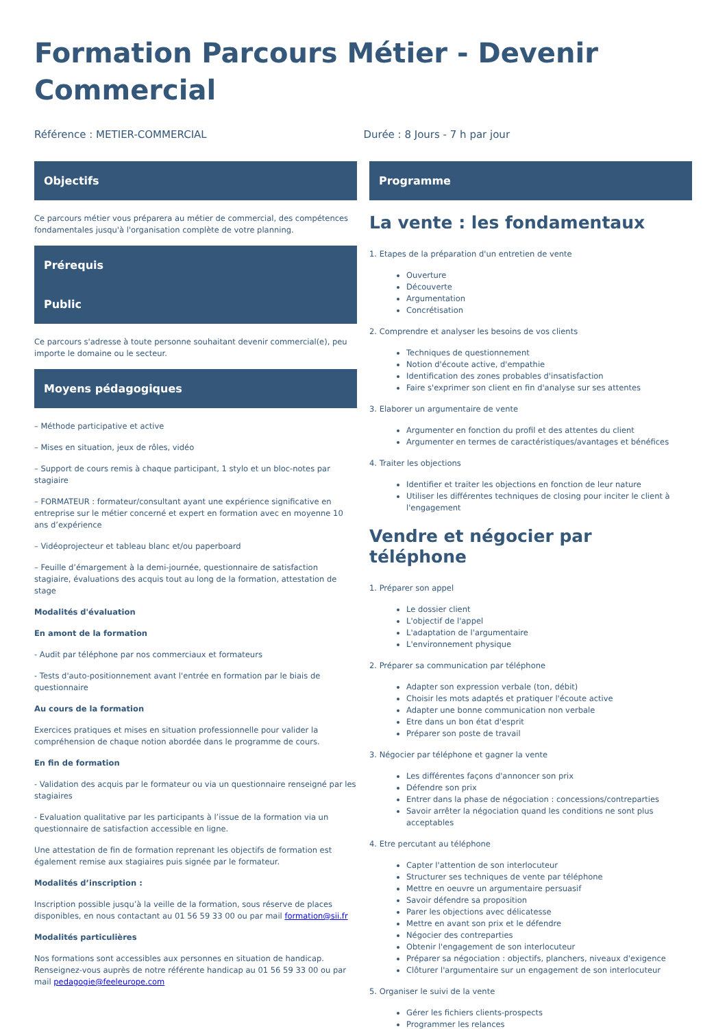Formation Parcours Métier - Devenir Commercial
Référence : METIER-COMMERCIAL Durée : 8 Jours - 7 h par jour
Objectifs
Ce parcours métier vous préparera au métier de commercial, des compétences fondamentales jusqu'à l'organisation complète de votre planning.
Prérequis
Public
Ce parcours s'adresse à toute personne souhaitant devenir commercial(e), peu importe le domaine ou le secteur.
Moyens pédagogiques
– Méthode participative et active
– Mises en situation, jeux de rôles, vidéo
– Support de cours remis à chaque participant, 1 stylo et un bloc-notes par stagiaire
– FORMATEUR : formateur/consultant ayant une expérience significative en entreprise sur le métier concerné et expert en formation avec en moyenne 10 ans d’expérience
– Vidéoprojecteur et tableau blanc et/ou paperboard
– Feuille d’émargement à la demi-journée, questionnaire de satisfaction stagiaire, évaluations des acquis tout au long de la formation, attestation de stage
Modalités d'évaluation
En amont de la formation
- Audit par téléphone par nos commerciaux et formateurs
- Tests d'auto-positionnement avant l'entrée en formation par le biais de questionnaire
Au cours de la formation
Exercices pratiques et mises en situation professionnelle pour valider la compréhension de chaque notion abordée dans le programme de cours.
En fin de formation
- Validation des acquis par le formateur ou via un questionnaire renseigné par les stagiaires
- Evaluation qualitative par les participants à l’issue de la formation via un questionnaire de satisfaction accessible en ligne.
Une attestation de fin de formation reprenant les objectifs de formation est également remise aux stagiaires puis signée par le formateur.
Modalités d’inscription :
Inscription possible jusqu’à la veille de la formation, sous réserve de places disponibles, en nous contactant au 01 56 59 33 00 ou par mail formation@sii.fr
Modalités particulières
Nos formations sont accessibles aux personnes en situation de handicap. Renseignez-vous auprès de notre référente handicap au 01 56 59 33 00 ou par mail pedagogie@feeleurope.com
Programme
La vente : les fondamentaux
1. Etapes de la préparation d'un entretien de vente
Ouverture
Découverte
Argumentation
Concrétisation
2. Comprendre et analyser les besoins de vos clients
Techniques de questionnement
Notion d'écoute active, d'empathie
Identification des zones probables d'insatisfaction
Faire s'exprimer son client en fin d'analyse sur ses attentes
3. Elaborer un argumentaire de vente
Argumenter en fonction du profil et des attentes du client
Argumenter en termes de caractéristiques/avantages et bénéfices
4. Traiter les objections
Identifier et traiter les objections en fonction de leur nature
Utiliser les différentes techniques de closing pour inciter le client à l'engagement
Vendre et négocier par téléphone
1. Préparer son appel
Le dossier client
L'objectif de l'appel
L'adaptation de l'argumentaire
L'environnement physique
2. Préparer sa communication par téléphone
Adapter son expression verbale (ton, débit)
Choisir les mots adaptés et pratiquer l'écoute active
Adapter une bonne communication non verbale
Etre dans un bon état d'esprit
Préparer son poste de travail
3. Négocier par téléphone et gagner la vente
Les différentes façons d'annoncer son prix
Défendre son prix
Entrer dans la phase de négociation : concessions/contreparties
Savoir arrêter la négociation quand les conditions ne sont plus acceptables
4. Etre percutant au téléphone
Capter l'attention de son interlocuteur
Structurer ses techniques de vente par téléphone
Mettre en oeuvre un argumentaire persuasif
Savoir défendre sa proposition
Parer les objections avec délicatesse
Mettre en avant son prix et le défendre
Négocier des contreparties
Obtenir l'engagement de son interlocuteur
Préparer sa négociation : objectifs, planchers, niveaux d'exigence
Clôturer l'argumentaire sur un engagement de son interlocuteur
5. Organiser le suivi de la vente
Gérer les fichiers clients-prospects
Programmer les relances